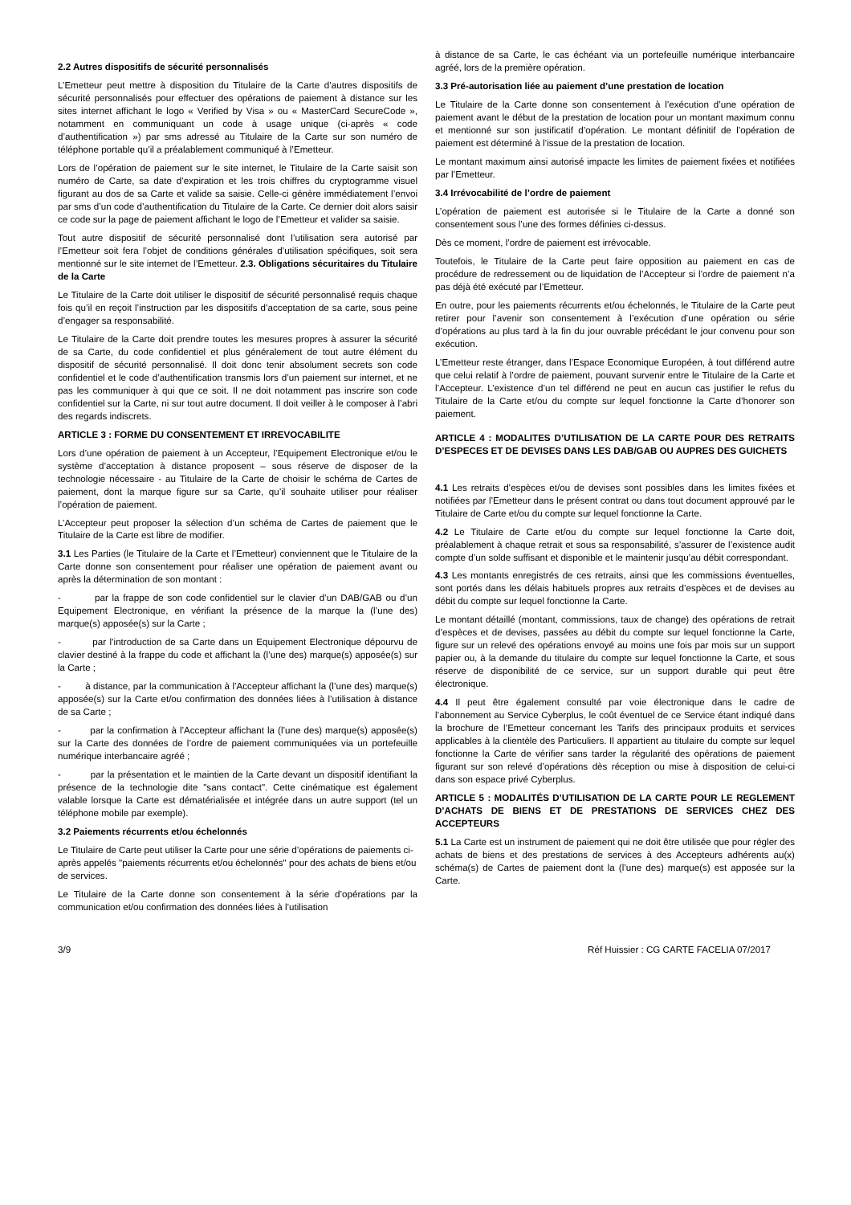2.2 Autres dispositifs de sécurité personnalisés
L’Emetteur peut mettre à disposition du Titulaire de la Carte d’autres dispositifs de sécurité personnalisés pour effectuer des opérations de paiement à distance sur les sites internet affichant le logo « Verified by Visa » ou « MasterCard SecureCode », notamment en communiquant un code à usage unique (ci-après « code d’authentification ») par sms adressé au Titulaire de la Carte sur son numéro de téléphone portable qu’il a préalablement communiqué à l’Emetteur.
Lors de l’opération de paiement sur le site internet, le Titulaire de la Carte saisit son numéro de Carte, sa date d’expiration et les trois chiffres du cryptogramme visuel figurant au dos de sa Carte et valide sa saisie. Celle-ci génère immédiatement l’envoi par sms d’un code d’authentification du Titulaire de la Carte. Ce dernier doit alors saisir ce code sur la page de paiement affichant le logo de l’Emetteur et valider sa saisie.
Tout autre dispositif de sécurité personnalisé dont l’utilisation sera autorisé par l’Emetteur soit fera l’objet de conditions générales d’utilisation spécifiques, soit sera mentionné sur le site internet de l’Emetteur. 2.3. Obligations sécuritaires du Titulaire de la Carte
Le Titulaire de la Carte doit utiliser le dispositif de sécurité personnalisé requis chaque fois qu’il en reçoit l’instruction par les dispositifs d’acceptation de sa carte, sous peine d’engager sa responsabilité.
Le Titulaire de la Carte doit prendre toutes les mesures propres à assurer la sécurité de sa Carte, du code confidentiel et plus généralement de tout autre élément du dispositif de sécurité personnalisé. Il doit donc tenir absolument secrets son code confidentiel et le code d’authentification transmis lors d’un paiement sur internet, et ne pas les communiquer à qui que ce soit. Il ne doit notamment pas inscrire son code confidentiel sur la Carte, ni sur tout autre document. Il doit veiller à le composer à l’abri des regards indiscrets.
ARTICLE 3 : FORME DU CONSENTEMENT ET IRREVOCABILITE
Lors d’une opération de paiement à un Accepteur, l’Equipement Electronique et/ou le système d’acceptation à distance proposent – sous réserve de disposer de la technologie nécessaire - au Titulaire de la Carte de choisir le schéma de Cartes de paiement, dont la marque figure sur sa Carte, qu’il souhaite utiliser pour réaliser l’opération de paiement.
L’Accepteur peut proposer la sélection d’un schéma de Cartes de paiement que le Titulaire de la Carte est libre de modifier.
3.1 Les Parties (le Titulaire de la Carte et l’Emetteur) conviennent que le Titulaire de la Carte donne son consentement pour réaliser une opération de paiement avant ou après la détermination de son montant :
- par la frappe de son code confidentiel sur le clavier d’un DAB/GAB ou d’un Equipement Electronique, en vérifiant la présence de la marque la (l’une des) marque(s) apposée(s) sur la Carte ;
- par l’introduction de sa Carte dans un Equipement Electronique dépourvu de clavier destiné à la frappe du code et affichant la (l’une des) marque(s) apposée(s) sur la Carte ;
- à distance, par la communication à l’Accepteur affichant la (l’une des) marque(s) apposée(s) sur la Carte et/ou confirmation des données liées à l’utilisation à distance de sa Carte ;
- par la confirmation à l’Accepteur affichant la (l’une des) marque(s) apposée(s) sur la Carte des données de l’ordre de paiement communiquées via un portefeuille numérique interbancaire agréé ;
- par la présentation et le maintien de la Carte devant un dispositif identifiant la présence de la technologie dite "sans contact". Cette cinématique est également valable lorsque la Carte est dématérialisée et intégrée dans un autre support (tel un téléphone mobile par exemple).
3.2 Paiements récurrents et/ou échelonnés
Le Titulaire de Carte peut utiliser la Carte pour une série d’opérations de paiements ci-après appelés "paiements récurrents et/ou échelonnés" pour des achats de biens et/ou de services.
Le Titulaire de la Carte donne son consentement à la série d’opérations par la communication et/ou confirmation des données liées à l’utilisation
à distance de sa Carte, le cas échéant via un portefeuille numérique interbancaire agréé, lors de la première opération.
3.3 Pré-autorisation liée au paiement d’une prestation de location
Le Titulaire de la Carte donne son consentement à l’exécution d’une opération de paiement avant le début de la prestation de location pour un montant maximum connu et mentionné sur son justificatif d’opération. Le montant définitif de l’opération de paiement est déterminé à l’issue de la prestation de location.
Le montant maximum ainsi autorisé impacte les limites de paiement fixées et notifiées par l’Emetteur.
3.4 Irrévocabilité de l’ordre de paiement
L’opération de paiement est autorisée si le Titulaire de la Carte a donné son consentement sous l’une des formes définies ci-dessus.
Dès ce moment, l’ordre de paiement est irrévocable.
Toutefois, le Titulaire de la Carte peut faire opposition au paiement en cas de procédure de redressement ou de liquidation de l’Accepteur si l’ordre de paiement n’a pas déjà été exécuté par l’Emetteur.
En outre, pour les paiements récurrents et/ou échelonnés, le Titulaire de la Carte peut retirer pour l’avenir son consentement à l’exécution d’une opération ou série d’opérations au plus tard à la fin du jour ouvrable précédant le jour convenu pour son exécution.
L’Emetteur reste étranger, dans l’Espace Economique Européen, à tout différend autre que celui relatif à l’ordre de paiement, pouvant survenir entre le Titulaire de la Carte et l’Accepteur. L’existence d’un tel différend ne peut en aucun cas justifier le refus du Titulaire de la Carte et/ou du compte sur lequel fonctionne la Carte d’honorer son paiement.
ARTICLE 4 : MODALITES D’UTILISATION DE LA CARTE POUR DES RETRAITS D’ESPECES ET DE DEVISES DANS LES DAB/GAB OU AUPRES DES GUICHETS
4.1 Les retraits d’espèces et/ou de devises sont possibles dans les limites fixées et notifiées par l’Emetteur dans le présent contrat ou dans tout document approuvé par le Titulaire de Carte et/ou du compte sur lequel fonctionne la Carte.
4.2 Le Titulaire de Carte et/ou du compte sur lequel fonctionne la Carte doit, préalablement à chaque retrait et sous sa responsabilité, s’assurer de l’existence audit compte d’un solde suffisant et disponible et le maintenir jusqu’au débit correspondant.
4.3 Les montants enregistrés de ces retraits, ainsi que les commissions éventuelles, sont portés dans les délais habituels propres aux retraits d’espèces et de devises au débit du compte sur lequel fonctionne la Carte.
Le montant détaillé (montant, commissions, taux de change) des opérations de retrait d’espèces et de devises, passées au débit du compte sur lequel fonctionne la Carte, figure sur un relevé des opérations envoyé au moins une fois par mois sur un support papier ou, à la demande du titulaire du compte sur lequel fonctionne la Carte, et sous réserve de disponibilité de ce service, sur un support durable qui peut être électronique.
4.4 Il peut être également consulté par voie électronique dans le cadre de l’abonnement au Service Cyberplus, le coût éventuel de ce Service étant indiqué dans la brochure de l’Emetteur concernant les Tarifs des principaux produits et services applicables à la clientèle des Particuliers. Il appartient au titulaire du compte sur lequel fonctionne la Carte de vérifier sans tarder la régularité des opérations de paiement figurant sur son relevé d’opérations dès réception ou mise à disposition de celui-ci dans son espace privé Cyberplus.
ARTICLE 5 : MODALITÉS D’UTILISATION DE LA CARTE POUR LE REGLEMENT D’ACHATS DE BIENS ET DE PRESTATIONS DE SERVICES CHEZ DES ACCEPTEURS
5.1 La Carte est un instrument de paiement qui ne doit être utilisée que pour régler des achats de biens et des prestations de services à des Accepteurs adhérents au(x) schéma(s) de Cartes de paiement dont la (l’une des) marque(s) est apposée sur la Carte.
3/9 Réf Huissier : CG CARTE FACELIA 07/2017